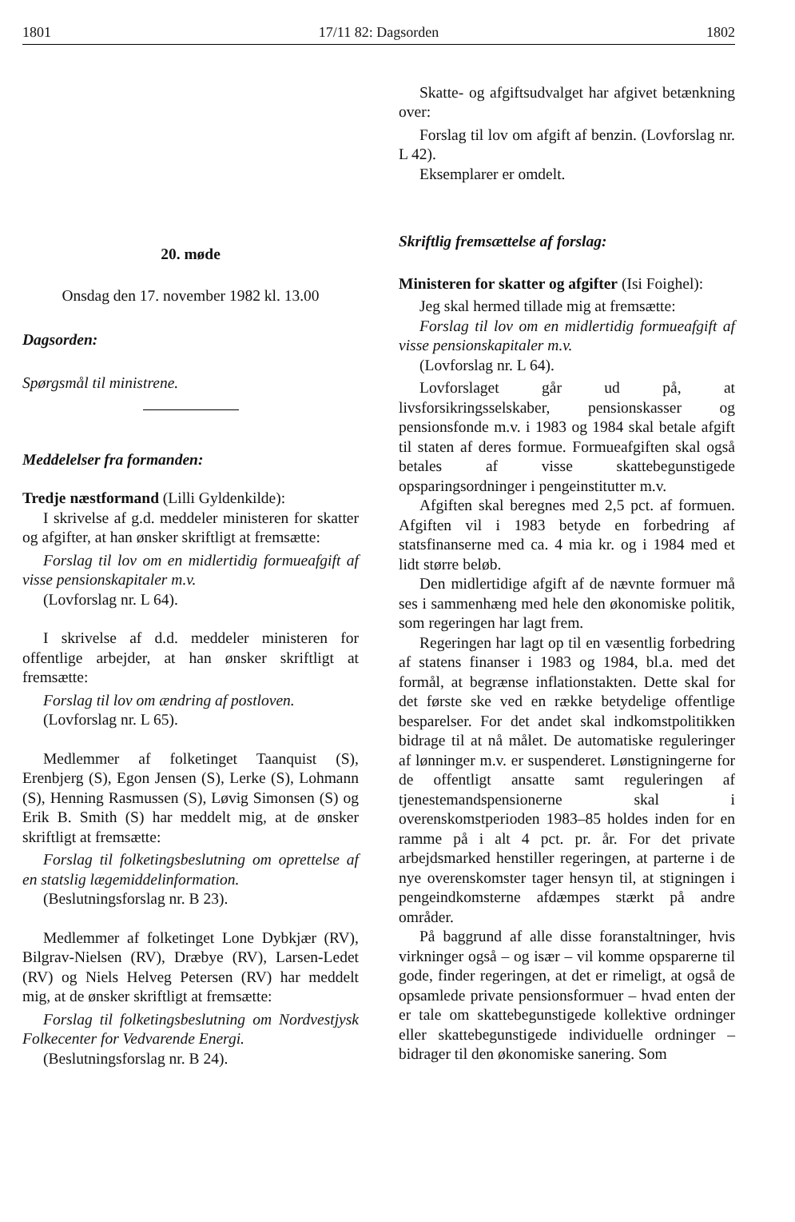1801 17/11 82: Dagsorden 1802
20. møde
Onsdag den 17. november 1982 kl. 13.00
Dagsorden:
Spørgsmål til ministrene.
Meddelelser fra formanden:
Tredje næstformand (Lilli Gyldenkilde):
I skrivelse af g.d. meddeler ministeren for skatter og afgifter, at han ønsker skriftligt at fremsætte:
Forslag til lov om en midlertidig formueafgift af visse pensionskapitaler m.v.
(Lovforslag nr. L 64).
I skrivelse af d.d. meddeler ministeren for offentlige arbejder, at han ønsker skriftligt at fremsætte:
Forslag til lov om ændring af postloven.
(Lovforslag nr. L 65).
Medlemmer af folketinget Taanquist (S), Erenbjerg (S), Egon Jensen (S), Lerke (S), Lohmann (S), Henning Rasmussen (S), Løvig Simonsen (S) og Erik B. Smith (S) har meddelt mig, at de ønsker skriftligt at fremsætte:
Forslag til folketingsbeslutning om oprettelse af en statslig lægemiddelinformation.
(Beslutningsforslag nr. B 23).
Medlemmer af folketinget Lone Dybkjær (RV), Bilgrav-Nielsen (RV), Dræbye (RV), Larsen-Ledet (RV) og Niels Helveg Petersen (RV) har meddelt mig, at de ønsker skriftligt at fremsætte:
Forslag til folketingsbeslutning om Nordvestjysk Folkecenter for Vedvarende Energi.
(Beslutningsforslag nr. B 24).
Skatte- og afgiftsudvalget har afgivet betænkning over:
Forslag til lov om afgift af benzin. (Lovforslag nr. L 42).
Eksemplarer er omdelt.
Skriftlig fremsættelse af forslag:
Ministeren for skatter og afgifter (Isi Foighel):
Jeg skal hermed tillade mig at fremsætte:
Forslag til lov om en midlertidig formueafgift af visse pensionskapitaler m.v.
(Lovforslag nr. L 64).
Lovforslaget går ud på, at livsforsikringsselskaber, pensionskasser og pensionsfonde m.v. i 1983 og 1984 skal betale afgift til staten af deres formue. Formueafgiften skal også betales af visse skattebegunstigede opsparingsordninger i pengeinstitutter m.v.
Afgiften skal beregnes med 2,5 pct. af formuen. Afgiften vil i 1983 betyde en forbedring af statsfinanserne med ca. 4 mia kr. og i 1984 med et lidt større beløb.
Den midlertidige afgift af de nævnte formuer må ses i sammenhæng med hele den økonomiske politik, som regeringen har lagt frem.
Regeringen har lagt op til en væsentlig forbedring af statens finanser i 1983 og 1984, bl.a. med det formål, at begrænse inflationstakten. Dette skal for det første ske ved en række betydelige offentlige besparelser. For det andet skal indkomstpolitikken bidrage til at nå målet. De automatiske reguleringer af lønninger m.v. er suspenderet. Lønstigningerne for de offentligt ansatte samt reguleringen af tjenestemandspensionerne skal i overenskomstperioden 1983–85 holdes inden for en ramme på i alt 4 pct. pr. år. For det private arbejdsmarked henstiller regeringen, at parterne i de nye overenskomster tager hensyn til, at stigningen i pengeindkomsterne afdæmpes stærkt på andre områder.
På baggrund af alle disse foranstaltninger, hvis virkninger også – og især – vil komme opsparerne til gode, finder regeringen, at det er rimeligt, at også de opsamlede private pensionsformuer – hvad enten der er tale om skattebegunstigede kollektive ordninger eller skattebegunstigede individuelle ordninger – bidrager til den økonomiske sanering. Som